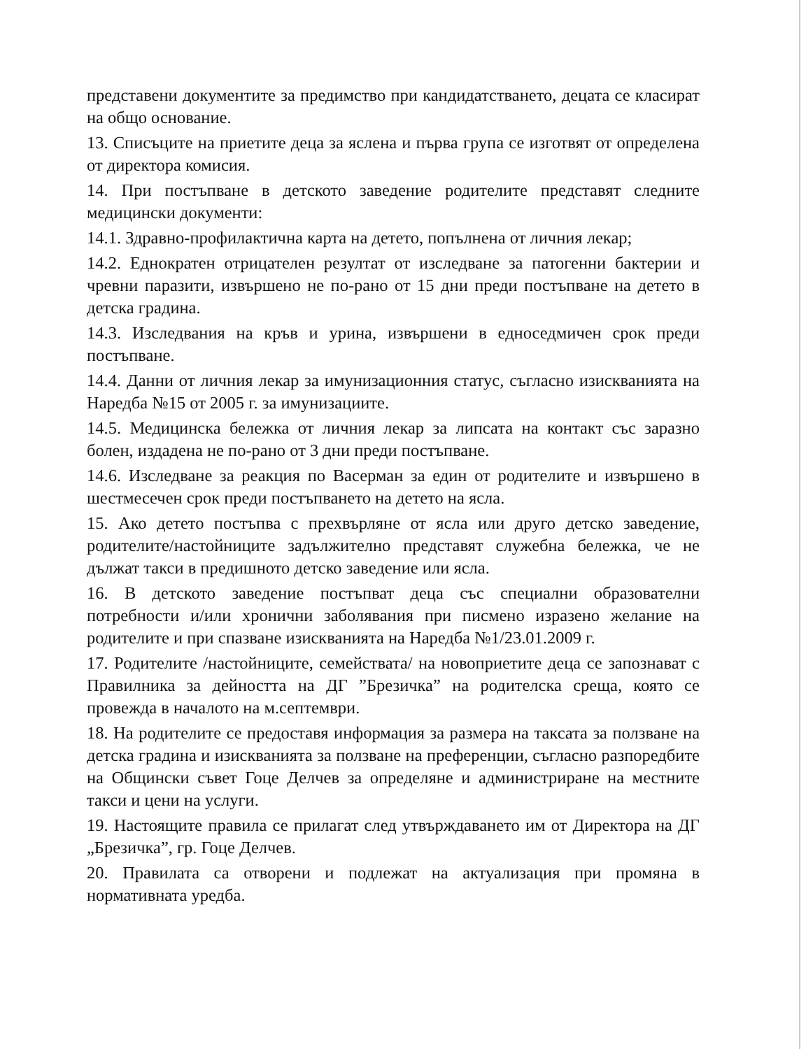представени документите за предимство при кандидатстването, децата се класират на общо основание.
13. Списъците на приетите деца за яслена и първа група се изготвят от определена от директора комисия.
14. При постъпване в детското заведение родителите представят следните медицински документи:
14.1. Здравно-профилактична карта на детето, попълнена от личния лекар;
14.2. Еднократен отрицателен резултат от изследване за патогенни бактерии и чревни паразити, извършено не по-рано от 15 дни преди постъпване на детето в детска градина.
14.3. Изследвания на кръв и урина, извършени в едноседмичен срок преди постъпване.
14.4. Данни от личния лекар за имунизационния статус, съгласно изискванията на Наредба №15 от 2005 г. за имунизациите.
14.5. Медицинска бележка от личния лекар за липсата на контакт със заразно болен, издадена не по-рано от 3 дни преди постъпване.
14.6. Изследване за реакция по Васерман за един от родителите и извършено в шестмесечен срок преди постъпването на детето на ясла.
15. Ако детето постъпва с прехвърляне от ясла или друго детско заведение, родителите/настойниците задължително представят служебна бележка, че не дължат такси в предишното детско заведение или ясла.
16. В детското заведение постъпват деца със специални образователни потребности и/или хронични заболявания при писмено изразено желание на родителите и при спазване изискванията на Наредба №1/23.01.2009 г.
17. Родителите /настойниците, семействата/ на новоприетите деца се запознават с Правилника за дейността на ДГ ”Брезичка” на родителска среща, която се провежда в началото на м.септември.
18. На родителите се предоставя информация за размера на таксата за ползване на детска градина и изискванията за ползване на преференции, съгласно разпоредбите на Общински съвет Гоце Делчев за определяне и администриране на местните такси и цени на услуги.
19. Настоящите правила се прилагат след утвърждаването им от Директора на ДГ „Брезичка”, гр. Гоце Делчев.
20. Правилата са отворени и подлежат на актуализация при промяна в нормативната уредба.